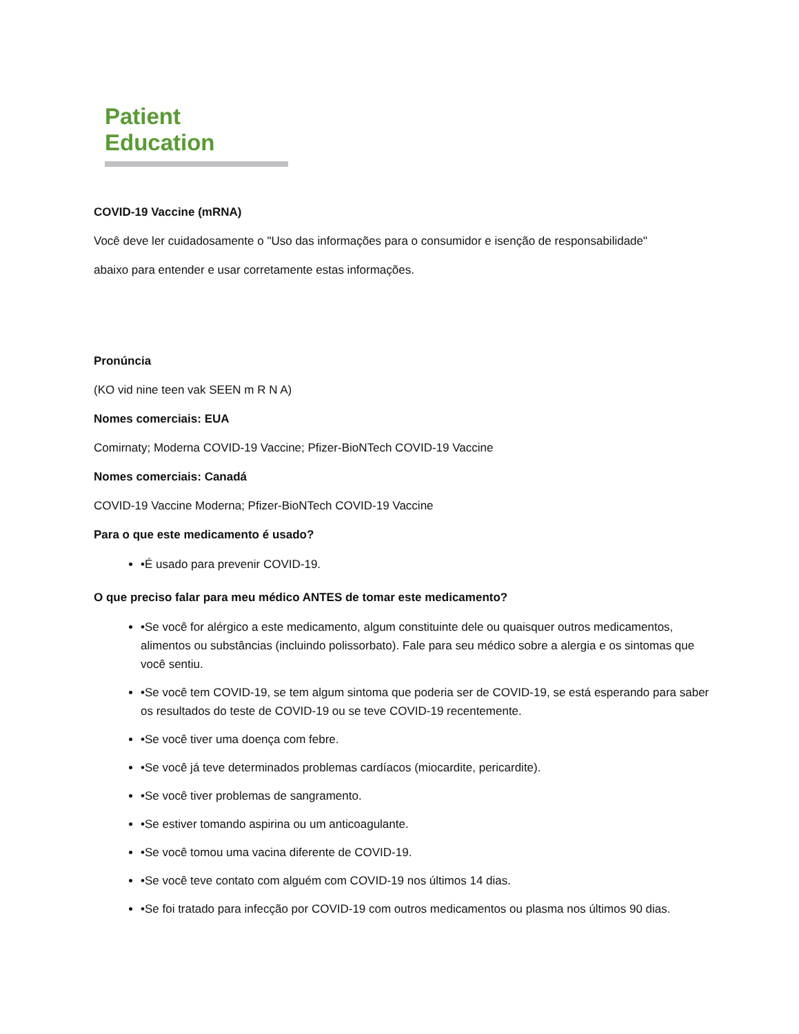Patient Education
COVID-19 Vaccine (mRNA)
Você deve ler cuidadosamente o "Uso das informações para o consumidor e isenção de responsabilidade"
abaixo para entender e usar corretamente estas informações.
Pronúncia
(KO vid nine teen vak SEEN m R N A)
Nomes comerciais: EUA
Comirnaty; Moderna COVID-19 Vaccine; Pfizer-BioNTech COVID-19 Vaccine
Nomes comerciais: Canadá
COVID-19 Vaccine Moderna; Pfizer-BioNTech COVID-19 Vaccine
Para o que este medicamento é usado?
•É usado para prevenir COVID-19.
O que preciso falar para meu médico ANTES de tomar este medicamento?
•Se você for alérgico a este medicamento, algum constituinte dele ou quaisquer outros medicamentos, alimentos ou substâncias (incluindo polissorbato). Fale para seu médico sobre a alergia e os sintomas que você sentiu.
•Se você tem COVID-19, se tem algum sintoma que poderia ser de COVID-19, se está esperando para saber os resultados do teste de COVID-19 ou se teve COVID-19 recentemente.
•Se você tiver uma doença com febre.
•Se você já teve determinados problemas cardíacos (miocardite, pericardite).
•Se você tiver problemas de sangramento.
•Se estiver tomando aspirina ou um anticoagulante.
•Se você tomou uma vacina diferente de COVID-19.
•Se você teve contato com alguém com COVID-19 nos últimos 14 dias.
•Se foi tratado para infecção por COVID-19 com outros medicamentos ou plasma nos últimos 90 dias.